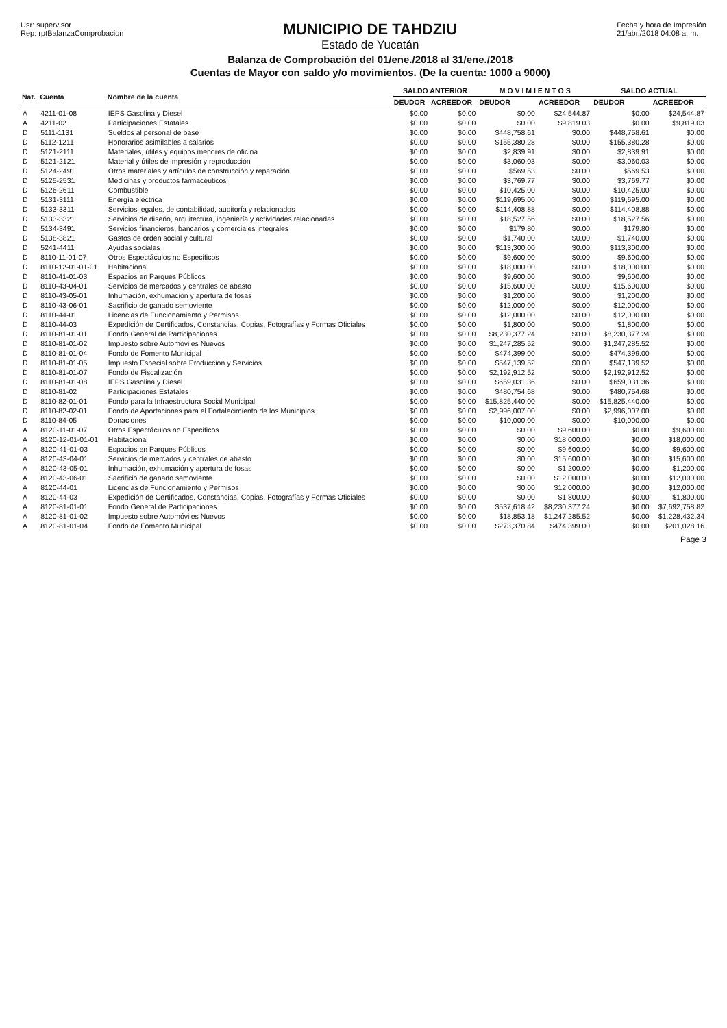Usr: supervisor
Rep: rptBalanzaComprobacion
MUNICIPIO DE TAHDZIU
Estado de Yucatán
Balanza de Comprobación del 01/ene./2018 al 31/ene./2018
Cuentas de Mayor con saldo y/o movimientos. (De la cuenta: 1000 a 9000)
Fecha y hora de Impresión
21/abr./2018 04:08 a. m.
| Nat. | Cuenta | Nombre de la cuenta | SALDO ANTERIOR | | M O V I M I E N T O S | | SALDO ACTUAL | |
| --- | --- | --- | --- | --- | --- | --- | --- | --- |
| | | | DEUDOR | ACREEDOR | DEUDOR | ACREEDOR | DEUDOR | ACREEDOR |
| A | 4211-01-08 | IEPS Gasolina y Diesel | $0.00 | $0.00 | $0.00 | $24,544.87 | $0.00 | $24,544.87 |
| A | 4211-02 | Participaciones Estatales | $0.00 | $0.00 | $0.00 | $9,819.03 | $0.00 | $9,819.03 |
| D | 5111-1131 | Sueldos al personal de base | $0.00 | $0.00 | $448,758.61 | $0.00 | $448,758.61 | $0.00 |
| D | 5112-1211 | Honorarios asimilables a salarios | $0.00 | $0.00 | $155,380.28 | $0.00 | $155,380.28 | $0.00 |
| D | 5121-2111 | Materiales, útiles y equipos menores de oficina | $0.00 | $0.00 | $2,839.91 | $0.00 | $2,839.91 | $0.00 |
| D | 5121-2121 | Material y útiles de impresión y reproducción | $0.00 | $0.00 | $3,060.03 | $0.00 | $3,060.03 | $0.00 |
| D | 5124-2491 | Otros materiales y artículos de construcción y reparación | $0.00 | $0.00 | $569.53 | $0.00 | $569.53 | $0.00 |
| D | 5125-2531 | Medicinas y productos farmacéuticos | $0.00 | $0.00 | $3,769.77 | $0.00 | $3,769.77 | $0.00 |
| D | 5126-2611 | Combustible | $0.00 | $0.00 | $10,425.00 | $0.00 | $10,425.00 | $0.00 |
| D | 5131-3111 | Energía eléctrica | $0.00 | $0.00 | $119,695.00 | $0.00 | $119,695.00 | $0.00 |
| D | 5133-3311 | Servicios legales, de contabilidad, auditoría y relacionados | $0.00 | $0.00 | $114,408.88 | $0.00 | $114,408.88 | $0.00 |
| D | 5133-3321 | Servicios de diseño, arquitectura, ingeniería y actividades relacionadas | $0.00 | $0.00 | $18,527.56 | $0.00 | $18,527.56 | $0.00 |
| D | 5134-3491 | Servicios financieros, bancarios y comerciales integrales | $0.00 | $0.00 | $179.80 | $0.00 | $179.80 | $0.00 |
| D | 5138-3821 | Gastos de orden social y cultural | $0.00 | $0.00 | $1,740.00 | $0.00 | $1,740.00 | $0.00 |
| D | 5241-4411 | Ayudas sociales | $0.00 | $0.00 | $113,300.00 | $0.00 | $113,300.00 | $0.00 |
| D | 8110-11-01-07 | Otros Espectáculos no Especificos | $0.00 | $0.00 | $9,600.00 | $0.00 | $9,600.00 | $0.00 |
| D | 8110-12-01-01-01 | Habitacional | $0.00 | $0.00 | $18,000.00 | $0.00 | $18,000.00 | $0.00 |
| D | 8110-41-01-03 | Espacios en Parques Públicos | $0.00 | $0.00 | $9,600.00 | $0.00 | $9,600.00 | $0.00 |
| D | 8110-43-04-01 | Servicios de mercados y centrales de abasto | $0.00 | $0.00 | $15,600.00 | $0.00 | $15,600.00 | $0.00 |
| D | 8110-43-05-01 | Inhumación, exhumación y apertura de fosas | $0.00 | $0.00 | $1,200.00 | $0.00 | $1,200.00 | $0.00 |
| D | 8110-43-06-01 | Sacrificio de ganado semoviente | $0.00 | $0.00 | $12,000.00 | $0.00 | $12,000.00 | $0.00 |
| D | 8110-44-01 | Licencias de Funcionamiento y Permisos | $0.00 | $0.00 | $12,000.00 | $0.00 | $12,000.00 | $0.00 |
| D | 8110-44-03 | Expedición de Certificados, Constancias, Copias, Fotografías y Formas Oficiales | $0.00 | $0.00 | $1,800.00 | $0.00 | $1,800.00 | $0.00 |
| D | 8110-81-01-01 | Fondo General de Participaciones | $0.00 | $0.00 | $8,230,377.24 | $0.00 | $8,230,377.24 | $0.00 |
| D | 8110-81-01-02 | Impuesto sobre Automóviles Nuevos | $0.00 | $0.00 | $1,247,285.52 | $0.00 | $1,247,285.52 | $0.00 |
| D | 8110-81-01-04 | Fondo de Fomento Municipal | $0.00 | $0.00 | $474,399.00 | $0.00 | $474,399.00 | $0.00 |
| D | 8110-81-01-05 | Impuesto Especial sobre Producción y Servicios | $0.00 | $0.00 | $547,139.52 | $0.00 | $547,139.52 | $0.00 |
| D | 8110-81-01-07 | Fondo de Fiscalización | $0.00 | $0.00 | $2,192,912.52 | $0.00 | $2,192,912.52 | $0.00 |
| D | 8110-81-01-08 | IEPS Gasolina y Diesel | $0.00 | $0.00 | $659,031.36 | $0.00 | $659,031.36 | $0.00 |
| D | 8110-81-02 | Participaciones Estatales | $0.00 | $0.00 | $480,754.68 | $0.00 | $480,754.68 | $0.00 |
| D | 8110-82-01-01 | Fondo para la Infraestructura Social Municipal | $0.00 | $0.00 | $15,825,440.00 | $0.00 | $15,825,440.00 | $0.00 |
| D | 8110-82-02-01 | Fondo de Aportaciones para el Fortalecimiento de los Municipios | $0.00 | $0.00 | $2,996,007.00 | $0.00 | $2,996,007.00 | $0.00 |
| D | 8110-84-05 | Donaciones | $0.00 | $0.00 | $10,000.00 | $0.00 | $10,000.00 | $0.00 |
| A | 8120-11-01-07 | Otros Espectáculos no Especificos | $0.00 | $0.00 | $0.00 | $9,600.00 | $0.00 | $9,600.00 |
| A | 8120-12-01-01-01 | Habitacional | $0.00 | $0.00 | $0.00 | $18,000.00 | $0.00 | $18,000.00 |
| A | 8120-41-01-03 | Espacios en Parques Públicos | $0.00 | $0.00 | $0.00 | $9,600.00 | $0.00 | $9,600.00 |
| A | 8120-43-04-01 | Servicios de mercados y centrales de abasto | $0.00 | $0.00 | $0.00 | $15,600.00 | $0.00 | $15,600.00 |
| A | 8120-43-05-01 | Inhumación, exhumación y apertura de fosas | $0.00 | $0.00 | $0.00 | $1,200.00 | $0.00 | $1,200.00 |
| A | 8120-43-06-01 | Sacrificio de ganado semoviente | $0.00 | $0.00 | $0.00 | $12,000.00 | $0.00 | $12,000.00 |
| A | 8120-44-01 | Licencias de Funcionamiento y Permisos | $0.00 | $0.00 | $0.00 | $12,000.00 | $0.00 | $12,000.00 |
| A | 8120-44-03 | Expedición de Certificados, Constancias, Copias, Fotografías y Formas Oficiales | $0.00 | $0.00 | $0.00 | $1,800.00 | $0.00 | $1,800.00 |
| A | 8120-81-01-01 | Fondo General de Participaciones | $0.00 | $0.00 | $537,618.42 | $8,230,377.24 | $0.00 | $7,692,758.82 |
| A | 8120-81-01-02 | Impuesto sobre Automóviles Nuevos | $0.00 | $0.00 | $18,853.18 | $1,247,285.52 | $0.00 | $1,228,432.34 |
| A | 8120-81-01-04 | Fondo de Fomento Municipal | $0.00 | $0.00 | $273,370.84 | $474,399.00 | $0.00 | $201,028.16 |
Page 3